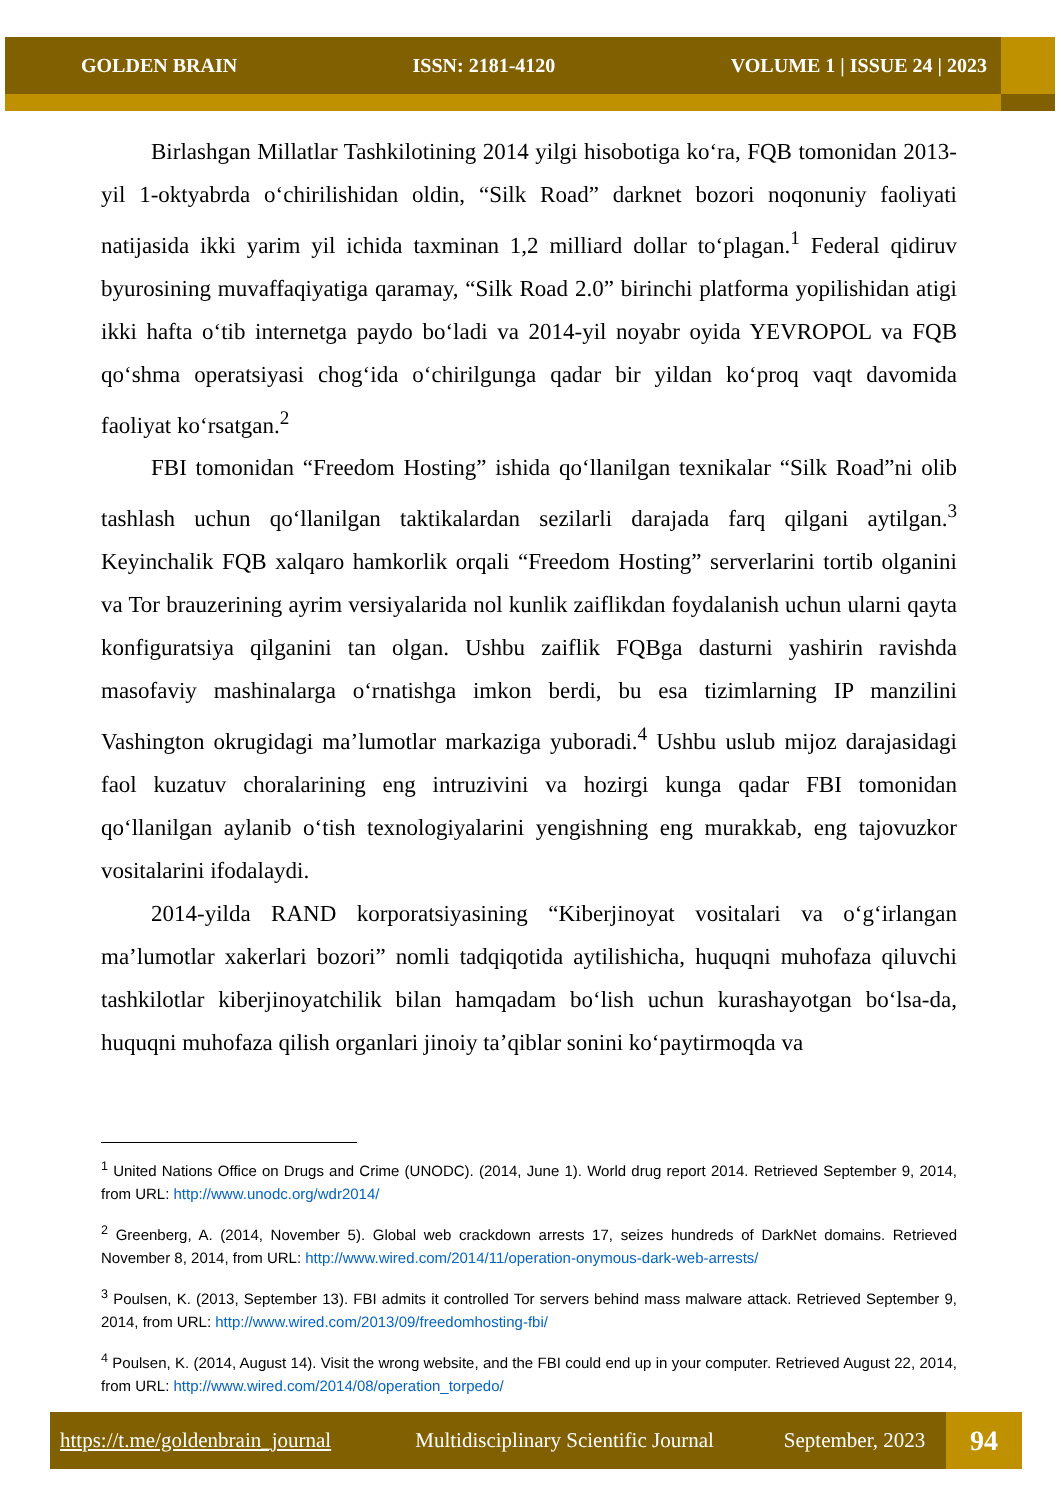GOLDEN BRAIN ISSN: 2181-4120 VOLUME 1 | ISSUE 24 | 2023
Birlashgan Millatlar Tashkilotining 2014 yilgi hisobotiga koʻra, FQB tomonidan 2013-yil 1-oktyabrda oʻchirilishidan oldin, “Silk Road” darknet bozori noqonuniy faoliyati natijasida ikki yarim yil ichida taxminan 1,2 milliard dollar toʻplagan.<sup>1</sup> Federal qidiruv byurosining muvaffaqiyatiga qaramay, “Silk Road 2.0” birinchi platforma yopilishidan atigi ikki hafta oʻtib internetga paydo boʻladi va 2014-yil noyabr oyida YEVROPOL va FQB qoʻshma operatsiyasi chogʻida oʻchirilgunga qadar bir yildan koʻproq vaqt davomida faoliyat koʻrsatgan.<sup>2</sup>
FBI tomonidan “Freedom Hosting” ishida qoʻllanilgan texnikalar “Silk Road”ni olib tashlash uchun qoʻllanilgan taktikalardan sezilarli darajada farq qilgani aytilgan.<sup>3</sup> Keyinchalik FQB xalqaro hamkorlik orqali “Freedom Hosting” serverlarini tortib olganini va Tor brauzerining ayrim versiyalarida nol kunlik zaiflikdan foydalanish uchun ularni qayta konfiguratsiya qilganini tan olgan. Ushbu zaiflik FQBga dasturni yashirin ravishda masofaviy mashinalarga oʻrnatishga imkon berdi, bu esa tizimlarning IP manzilini Vashington okrugidagi maʼlumotlar markaziga yuboradi.<sup>4</sup> Ushbu uslub mijoz darajasidagi faol kuzatuv choralarining eng intruzivini va hozirgi kunga qadar FBI tomonidan qoʻllanilgan aylanib oʻtish texnologiyalarini yengishning eng murakkab, eng tajovuzkor vositalarini ifodalaydi.
2014-yilda RAND korporatsiyasining “Kiberjinoyat vositalari va oʻgʻirlangan maʼlumotlar xakerlari bozori” nomli tadqiqotida aytilishicha, huquqni muhofaza qiluvchi tashkilotlar kiberjinoyatchilik bilan hamqadam boʻlish uchun kurashayotgan boʻlsa-da, huquqni muhofaza qilish organlari jinoiy taʼqiblar sonini koʻpaytirmoqda va
<sup>1</sup> United Nations Office on Drugs and Crime (UNODC). (2014, June 1). World drug report 2014. Retrieved September 9, 2014, from URL: http://www.unodc.org/wdr2014/
<sup>2</sup> Greenberg, A. (2014, November 5). Global web crackdown arrests 17, seizes hundreds of DarkNet domains. Retrieved November 8, 2014, from URL: http://www.wired.com/2014/11/operation-onymous-dark-web-arrests/
<sup>3</sup> Poulsen, K. (2013, September 13). FBI admits it controlled Tor servers behind mass malware attack. Retrieved September 9, 2014, from URL: http://www.wired.com/2013/09/freedomhosting-fbi/
<sup>4</sup> Poulsen, K. (2014, August 14). Visit the wrong website, and the FBI could end up in your computer. Retrieved August 22, 2014, from URL: http://www.wired.com/2014/08/operation_torpedo/
https://t.me/goldenbrain_journal Multidisciplinary Scientific Journal September, 2023
94